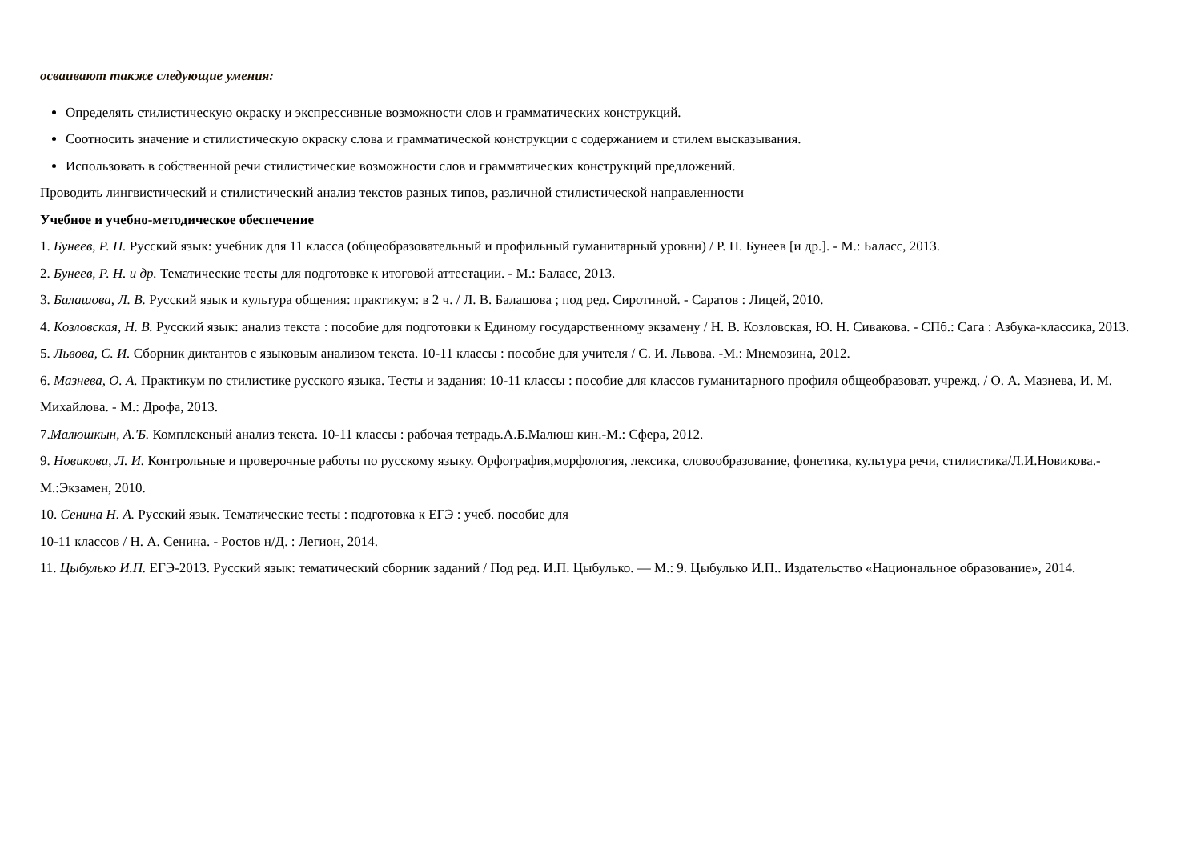осваивают также следующие умения:
Определять стилистическую окраску и экспрессивные возможности слов и грамматических конструкций.
Соотносить значение и стилистическую окраску слова и грамматической конструкции с содержанием и стилем высказывания.
Использовать в собственной речи стилистические возможности слов и грамматических конструкций предложений.
Проводить лингвистический и стилистический анализ текстов разных типов, различной стилистической направленности
Учебное и учебно-методическое обеспечение
1. Бунеев, Р. Н. Русский язык: учебник для 11 класса (общеобразовательный и профильный гуманитарный уровни) / Р. Н. Бунеев [и др.]. - М.: Баласс, 2013.
2. Бунеев, Р. Н. и др. Тематические тесты для подготовке к итоговой аттестации. - М.: Баласс, 2013.
3. Балашова, Л. В. Русский язык и культура общения: практикум: в 2 ч. / Л. В. Балашова ; под ред. Сиротиной. - Саратов : Лицей, 2010.
4. Козловская, Н. В. Русский язык: анализ текста : пособие для подготовки к Единому государственному экзамену / Н. В. Козловская, Ю. Н. Сивакова. - СПб.: Сага : Азбука-классика, 2013.
5. Львова, С. И. Сборник диктантов с языковым анализом текста. 10-11 классы : пособие для учителя / С. И. Львова. -М.: Мнемозина, 2012.
6. Мазнева, О. А. Практикум по стилистике русского языка. Тесты и задания: 10-11 классы : пособие для классов гуманитарного профиля общеобразоват. учрежд. / О. А. Мазнева, И. М. Михайлова. - М.: Дрофа, 2013.
7.Малюшкын, А.'Б. Комплексный анализ текста. 10-11 классы : рабочая тетрадь.А.Б.Малюш кин.-М.: Сфера, 2012.
9. Новикова, Л. И. Контрольные и проверочные работы по русскому языку. Орфография,морфология, лексика, словообразование, фонетика, культура речи, стилистика/Л.И.Новикова.-М.:Экзамен, 2010.
10. Сенина Н. А. Русский язык. Тематические тесты : подготовка к ЕГЭ : учеб. пособие для
10-11 классов / Н. А. Сенина. - Ростов н/Д. : Легион, 2014.
11. Цыбулько И.П. ЕГЭ-2013. Русский язык: тематический сборник заданий / Под ред. И.П. Цыбулько. — М.: 9. Цыбулько И.П.. Издательство «Национальное образование», 2014.